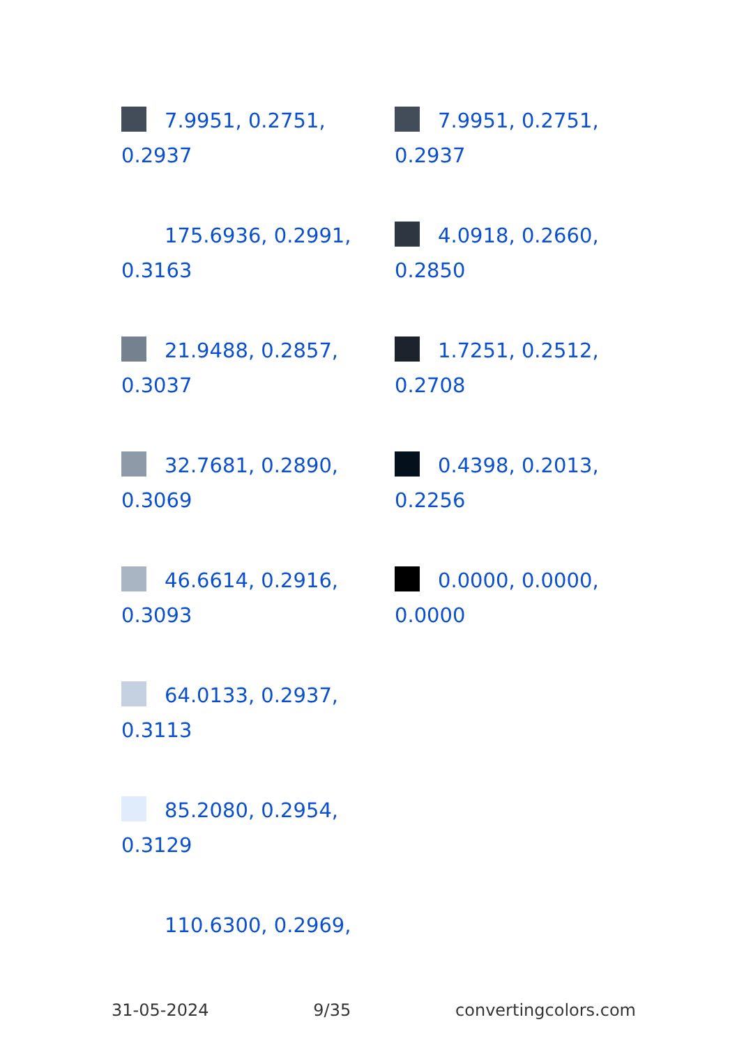7.9951, 0.2751,
0.2937
175.6936, 0.2991,
0.3163
21.9488, 0.2857,
0.3037
32.7681, 0.2890,
0.3069
46.6614, 0.2916,
0.3093
64.0133, 0.2937,
0.3113
85.2080, 0.2954,
0.3129
110.6300, 0.2969,
7.9951, 0.2751,
0.2937
4.0918, 0.2660,
0.2850
1.7251, 0.2512,
0.2708
0.4398, 0.2013,
0.2256
0.0000, 0.0000,
0.0000
31-05-2024 9/35 convertingcolors.com